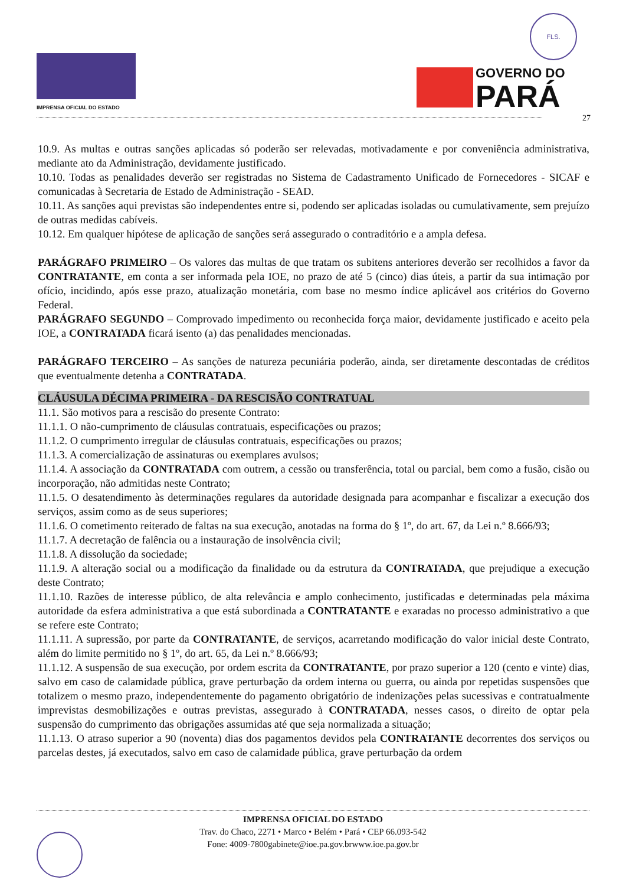IMPRENSA OFICIAL DO ESTADO
FLS.
GOVERNO DO
PARÁ
27
10.9. As multas e outras sanções aplicadas só poderão ser relevadas, motivadamente e por conveniência administrativa, mediante ato da Administração, devidamente justificado.
10.10. Todas as penalidades deverão ser registradas no Sistema de Cadastramento Unificado de Fornecedores - SICAF e comunicadas à Secretaria de Estado de Administração - SEAD.
10.11. As sanções aqui previstas são independentes entre si, podendo ser aplicadas isoladas ou cumulativamente, sem prejuízo de outras medidas cabíveis.
10.12. Em qualquer hipótese de aplicação de sanções será assegurado o contraditório e a ampla defesa.
PARÁGRAFO PRIMEIRO – Os valores das multas de que tratam os subitens anteriores deverão ser recolhidos a favor da CONTRATANTE, em conta a ser informada pela IOE, no prazo de até 5 (cinco) dias úteis, a partir da sua intimação por ofício, incidindo, após esse prazo, atualização monetária, com base no mesmo índice aplicável aos critérios do Governo Federal.
PARÁGRAFO SEGUNDO – Comprovado impedimento ou reconhecida força maior, devidamente justificado e aceito pela IOE, a CONTRATADA ficará isento (a) das penalidades mencionadas.
PARÁGRAFO TERCEIRO – As sanções de natureza pecuniária poderão, ainda, ser diretamente descontadas de créditos que eventualmente detenha a CONTRATADA.
CLÁUSULA DÉCIMA PRIMEIRA - DA RESCISÃO CONTRATUAL
11.1. São motivos para a rescisão do presente Contrato:
11.1.1. O não-cumprimento de cláusulas contratuais, especificações ou prazos;
11.1.2. O cumprimento irregular de cláusulas contratuais, especificações ou prazos;
11.1.3. A comercialização de assinaturas ou exemplares avulsos;
11.1.4. A associação da CONTRATADA com outrem, a cessão ou transferência, total ou parcial, bem como a fusão, cisão ou incorporação, não admitidas neste Contrato;
11.1.5. O desatendimento às determinações regulares da autoridade designada para acompanhar e fiscalizar a execução dos serviços, assim como as de seus superiores;
11.1.6. O cometimento reiterado de faltas na sua execução, anotadas na forma do § 1º, do art. 67, da Lei n.º 8.666/93;
11.1.7. A decretação de falência ou a instauração de insolvência civil;
11.1.8. A dissolução da sociedade;
11.1.9. A alteração social ou a modificação da finalidade ou da estrutura da CONTRATADA, que prejudique a execução deste Contrato;
11.1.10. Razões de interesse público, de alta relevância e amplo conhecimento, justificadas e determinadas pela máxima autoridade da esfera administrativa a que está subordinada a CONTRATANTE e exaradas no processo administrativo a que se refere este Contrato;
11.1.11. A supressão, por parte da CONTRATANTE, de serviços, acarretando modificação do valor inicial deste Contrato, além do limite permitido no § 1º, do art. 65, da Lei n.º 8.666/93;
11.1.12. A suspensão de sua execução, por ordem escrita da CONTRATANTE, por prazo superior a 120 (cento e vinte) dias, salvo em caso de calamidade pública, grave perturbação da ordem interna ou guerra, ou ainda por repetidas suspensões que totalizem o mesmo prazo, independentemente do pagamento obrigatório de indenizações pelas sucessivas e contratualmente imprevistas desmobilizações e outras previstas, assegurado à CONTRATADA, nesses casos, o direito de optar pela suspensão do cumprimento das obrigações assumidas até que seja normalizada a situação;
11.1.13. O atraso superior a 90 (noventa) dias dos pagamentos devidos pela CONTRATANTE decorrentes dos serviços ou parcelas destes, já executados, salvo em caso de calamidade pública, grave perturbação da ordem
IMPRENSA OFICIAL DO ESTADO
Trav. do Chaco, 2271 • Marco • Belém • Pará • CEP 66.093-542
Fone: 4009-7800gabinete@ioe.pa.gov.brwww.ioe.pa.gov.br